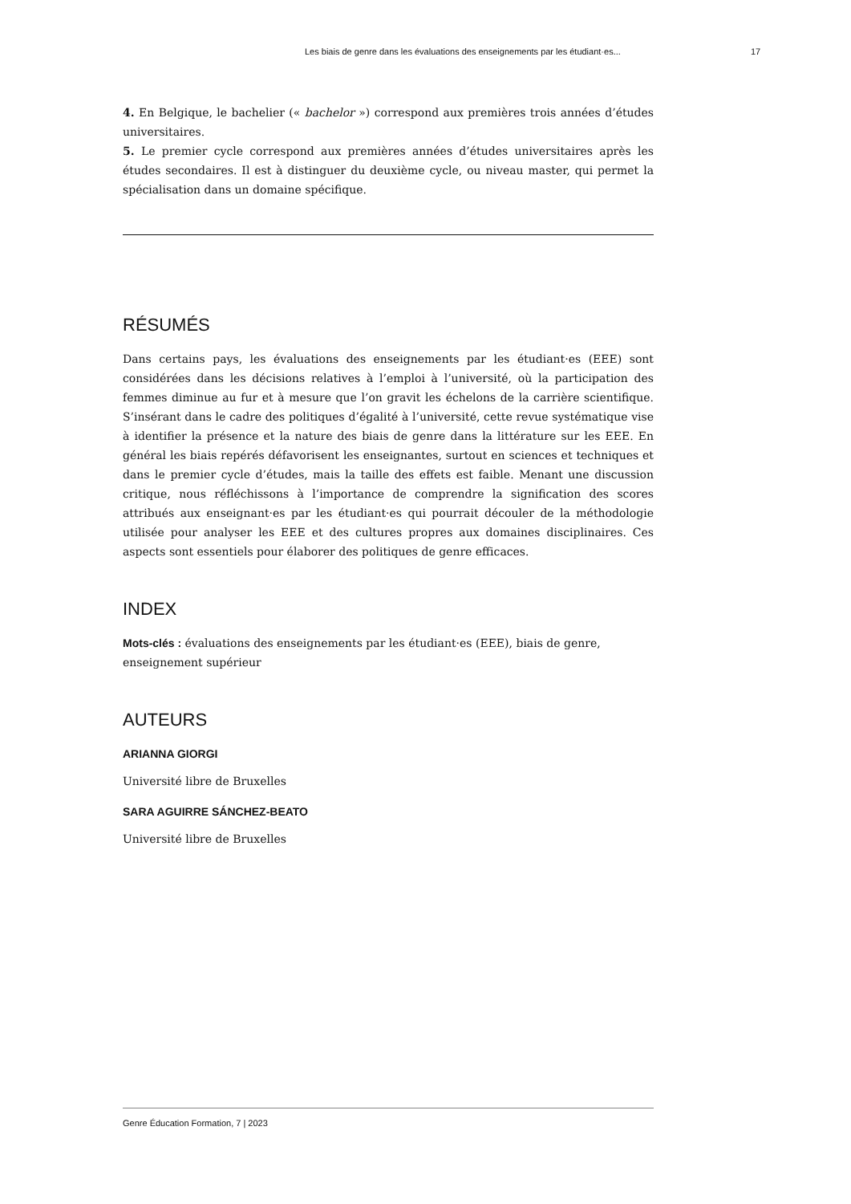Les biais de genre dans les évaluations des enseignements par les étudiant·es... 17
4. En Belgique, le bachelier (« bachelor ») correspond aux premières trois années d’études universitaires.
5. Le premier cycle correspond aux premières années d’études universitaires après les études secondaires. Il est à distinguer du deuxième cycle, ou niveau master, qui permet la spécialisation dans un domaine spécifique.
RÉSUMÉS
Dans certains pays, les évaluations des enseignements par les étudiant·es (EEE) sont considérées dans les décisions relatives à l’emploi à l’université, où la participation des femmes diminue au fur et à mesure que l’on gravit les échelons de la carrière scientifique. S’insérant dans le cadre des politiques d’égalité à l’université, cette revue systématique vise à identifier la présence et la nature des biais de genre dans la littérature sur les EEE. En général les biais repérés défavorisent les enseignantes, surtout en sciences et techniques et dans le premier cycle d’études, mais la taille des effets est faible. Menant une discussion critique, nous réfléchissons à l’importance de comprendre la signification des scores attribués aux enseignant·es par les étudiant·es qui pourrait découler de la méthodologie utilisée pour analyser les EEE et des cultures propres aux domaines disciplinaires. Ces aspects sont essentiels pour élaborer des politiques de genre efficaces.
INDEX
Mots-clés : évaluations des enseignements par les étudiant·es (EEE), biais de genre,
enseignement supérieur
AUTEURS
ARIANNA GIORGI
Université libre de Bruxelles
SARA AGUIRRE SÁNCHEZ-BEATO
Université libre de Bruxelles
Genre Éducation Formation, 7 | 2023